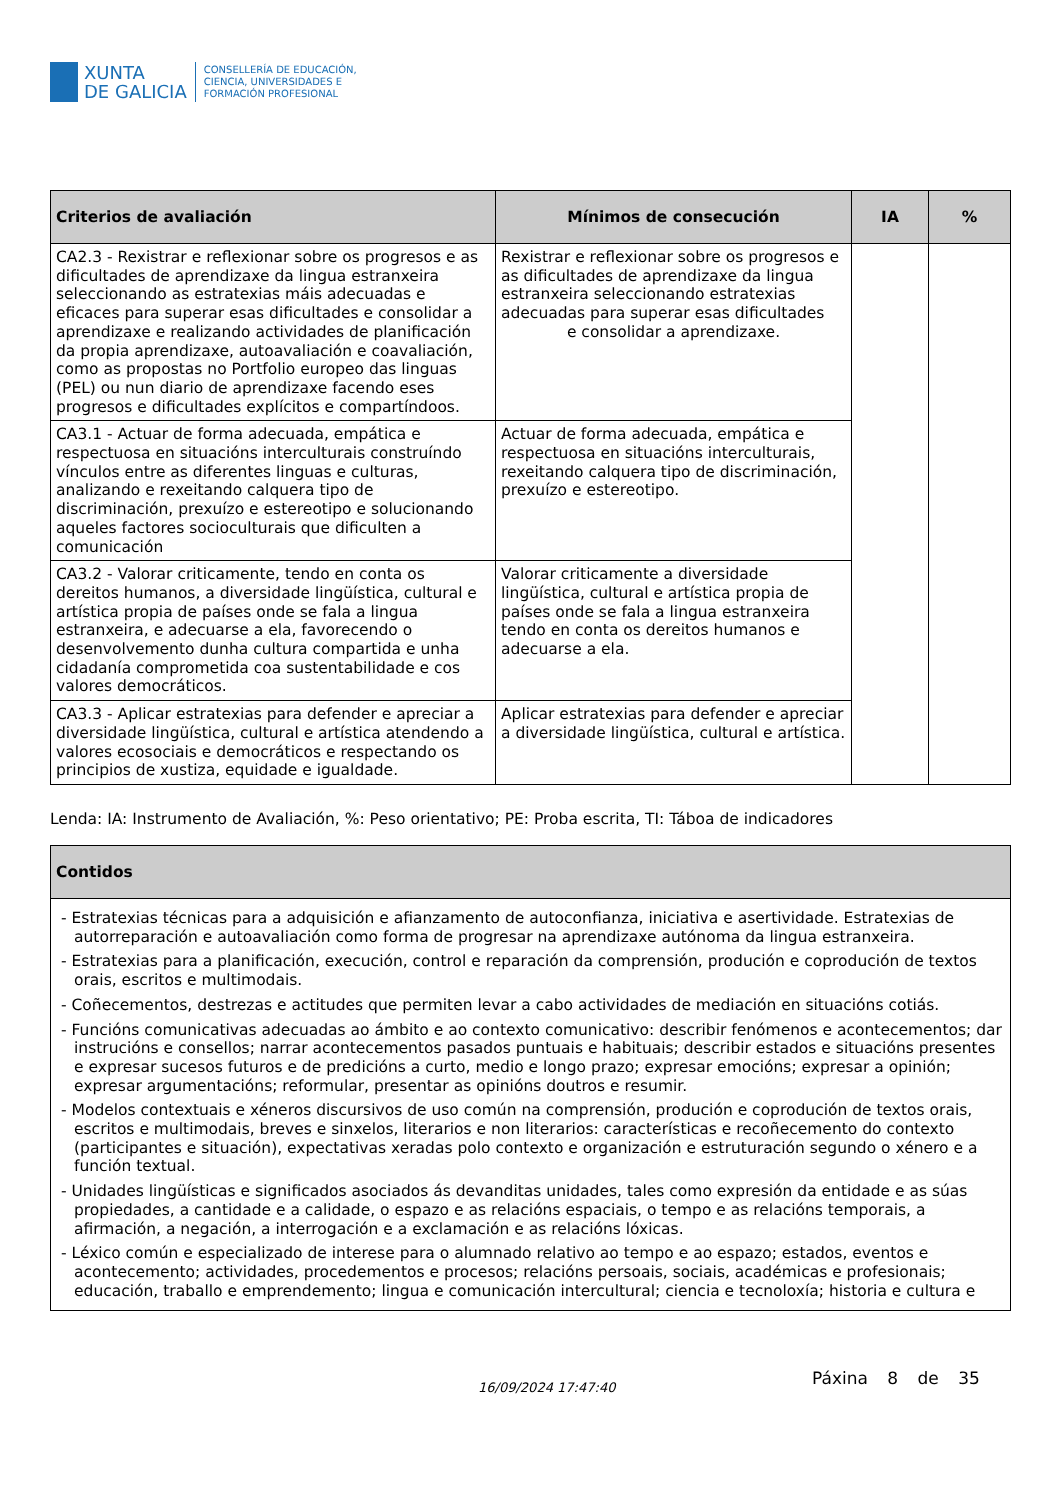XUNTA
DE GALICIA
CONSELLERÍA DE EDUCACIÓN,
CIENCIA, UNIVERSIDADES E
FORMACIÓN PROFESIONAL
| Criterios de avaliación | Mínimos de consecución | IA | % |
| --- | --- | --- | --- |
| CA2.3 - Rexistrar e reflexionar sobre os progresos e as dificultades de aprendizaxe da lingua estranxeira seleccionando as estratexias máis adecuadas e eficaces para superar esas dificultades e consolidar a aprendizaxe e realizando actividades de planificación da propia aprendizaxe, autoavaliación e coavaliación, como as propostas no Portfolio europeo das linguas (PEL) ou nun diario de aprendizaxe facendo eses progresos e dificultades explícitos e compartíndoos. | Rexistrar e reflexionar sobre os progresos e as dificultades de aprendizaxe da lingua estranxeira seleccionando estratexias adecuadas para superar esas dificultades e consolidar a aprendizaxe. | | |
| CA3.1 - Actuar de forma adecuada, empática e respectuosa en situacións interculturais construíndo vínculos entre as diferentes linguas e culturas, analizando e rexeitando calquera tipo de discriminación, prexuízo e estereotipo e solucionando aqueles factores socioculturais que dificulten a comunicación | Actuar de forma adecuada, empática e respectuosa en situacións interculturais, rexeitando calquera tipo de discriminación, prexuízo e estereotipo. | | |
| CA3.2 - Valorar criticamente, tendo en conta os dereitos humanos, a diversidade lingüística, cultural e artística propia de países onde se fala a lingua estranxeira, e adecuarse a ela, favorecendo o desenvolvemento dunha cultura compartida e unha cidadanía comprometida coa sustentabilidade e cos valores democráticos. | Valorar criticamente a diversidade lingüística, cultural e artística propia de países onde se fala a lingua estranxeira tendo en conta os dereitos humanos e adecuarse a ela. | | |
| CA3.3 - Aplicar estratexias para defender e apreciar a diversidade lingüística, cultural e artística atendendo a valores ecosociais e democráticos e respectando os principios de xustiza, equidade e igualdade. | Aplicar estratexias para defender e apreciar a diversidade lingüística, cultural e artística. | | |
Lenda: IA: Instrumento de Avaliación, %: Peso orientativo; PE: Proba escrita, TI: Táboa de indicadores
| Contidos |
| --- |
| - Estratexias técnicas para a adquisición e afianzamento de autoconfianza, iniciativa e asertividade. Estratexias de autorreparación e autoavaliación como forma de progresar na aprendizaxe autónoma da lingua estranxeira. - Estratexias para a planificación, execución, control e reparación da comprensión, produción e coprodución de textos orais, escritos e multimodais. - Coñecementos, destrezas e actitudes que permiten levar a cabo actividades de mediación en situacións cotiás. - Funcións comunicativas adecuadas ao ámbito e ao contexto comunicativo: describir fenómenos e acontecementos; dar instrucións e consellos; narrar acontecementos pasados puntuais e habituais; describir estados e situacións presentes e expresar sucesos futuros e de predicións a curto, medio e longo prazo; expresar emocións; expresar a opinión; expresar argumentacións; reformular, presentar as opinións doutros e resumir. - Modelos contextuais e xéneros discursivos de uso común na comprensión, produción e coprodución de textos orais, escritos e multimodais, breves e sinxelos, literarios e non literarios: características e recoñecemento do contexto (participantes e situación), expectativas xeradas polo contexto e organización e estruturación segundo o xénero e a función textual. - Unidades lingüísticas e significados asociados ás devanditas unidades, tales como expresión da entidade e as súas propiedades, a cantidade e a calidade, o espazo e as relacións espaciais, o tempo e as relacións temporais, a afirmación, a negación, a interrogación e a exclamación e as relacións lóxicas. - Léxico común e especializado de interese para o alumnado relativo ao tempo e ao espazo; estados, eventos e acontecemento; actividades, procedementos e procesos; relacións persoais, sociais, académicas e profesionais; educación, traballo e emprendemento; lingua e comunicación intercultural; ciencia e tecnoloxía; historia e cultura e |
16/09/2024 17:47:40 Páxina 8 de 35